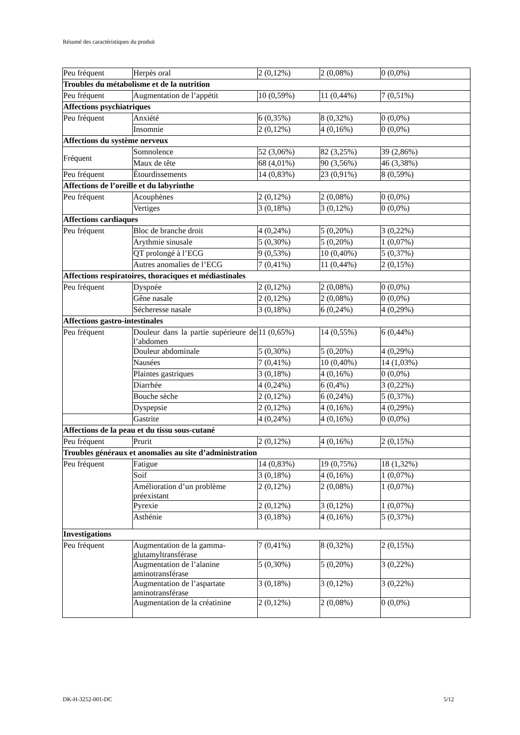Résumé des caractéristiques du produit
| Peu fréquent | Herpès oral | 2 (0,12%) | 2 (0,08%) | 0 (0,0%) |
| Troubles du métabolisme et de la nutrition | | | | |
| Peu fréquent | Augmentation de l’appétit | 10 (0,59%) | 11 (0,44%) | 7 (0,51%) |
| Affections psychiatriques | | | | |
| Peu fréquent | Anxiété | 6 (0,35%) | 8 (0,32%) | 0 (0,0%) |
| | Insomnie | 2 (0,12%) | 4 (0,16%) | 0 (0,0%) |
| Affections du système nerveux | | | | |
| Fréquent | Somnolence | 52 (3,06%) | 82 (3,25%) | 39 (2,86%) |
| | Maux de tête | 68 (4,01%) | 90 (3,56%) | 46 (3,38%) |
| Peu fréquent | Étourdissements | 14 (0,83%) | 23 (0,91%) | 8 (0,59%) |
| Affections de l’oreille et du labyrinthe | | | | |
| Peu fréquent | Acouphènes | 2 (0,12%) | 2 (0,08%) | 0 (0,0%) |
| | Vertiges | 3 (0,18%) | 3 (0,12%) | 0 (0,0%) |
| Affections cardiaques | | | | |
| Peu fréquent | Bloc de branche droit | 4 (0,24%) | 5 (0,20%) | 3 (0,22%) |
| | Arythmie sinusale | 5 (0,30%) | 5 (0,20%) | 1 (0,07%) |
| | QT prolongé à l’ECG | 9 (0,53%) | 10 (0,40%) | 5 (0,37%) |
| | Autres anomalies de l’ECG | 7 (0,41%) | 11 (0,44%) | 2 (0,15%) |
| Affections respiratoires, thoraciques et médiastinales | | | | |
| Peu fréquent | Dyspnée | 2 (0,12%) | 2 (0,08%) | 0 (0,0%) |
| | Gêne nasale | 2 (0,12%) | 2 (0,08%) | 0 (0,0%) |
| | Sécheresse nasale | 3 (0,18%) | 6 (0,24%) | 4 (0,29%) |
| Affections gastro-intestinales | | | | |
| Peu fréquent | Douleur dans la partie supérieure de l’abdomen | 11 (0,65%) | 14 (0,55%) | 6 (0,44%) |
| | Douleur abdominale | 5 (0,30%) | 5 (0,20%) | 4 (0,29%) |
| | Nausées | 7 (0,41%) | 10 (0,40%) | 14 (1,03%) |
| | Plaintes gastriques | 3 (0,18%) | 4 (0,16%) | 0 (0,0%) |
| | Diarrhée | 4 (0,24%) | 6 (0,4%) | 3 (0,22%) |
| | Bouche sèche | 2 (0,12%) | 6 (0,24%) | 5 (0,37%) |
| | Dyspepsie | 2 (0,12%) | 4 (0,16%) | 4 (0,29%) |
| | Gastrite | 4 (0,24%) | 4 (0,16%) | 0 (0,0%) |
| Affections de la peau et du tissu sous-cutané | | | | |
| Peu fréquent | Prurit | 2 (0,12%) | 4 (0,16%) | 2 (0,15%) |
| Troubles généraux et anomalies au site d’administration | | | | |
| Peu fréquent | Fatigue | 14 (0,83%) | 19 (0,75%) | 18 (1,32%) |
| | Soif | 3 (0,18%) | 4 (0,16%) | 1 (0,07%) |
| | Amélioration d’un problème préexistant | 2 (0,12%) | 2 (0,08%) | 1 (0,07%) |
| | Pyrexie | 2 (0,12%) | 3 (0,12%) | 1 (0,07%) |
| | Asthénie | 3 (0,18%) | 4 (0,16%) | 5 (0,37%) |
| Investigations | | | | |
| Peu fréquent | Augmentation de la gamma-glutamyltransférase | 7 (0,41%) | 8 (0,32%) | 2 (0,15%) |
| | Augmentation de l’alanine aminotransférase | 5 (0,30%) | 5 (0,20%) | 3 (0,22%) |
| | Augmentation de l’aspartate aminotransférase | 3 (0,18%) | 3 (0,12%) | 3 (0,22%) |
| | Augmentation de la créatinine | 2 (0,12%) | 2 (0,08%) | 0 (0,0%) |
DK-H-3252-001-DC 5/12